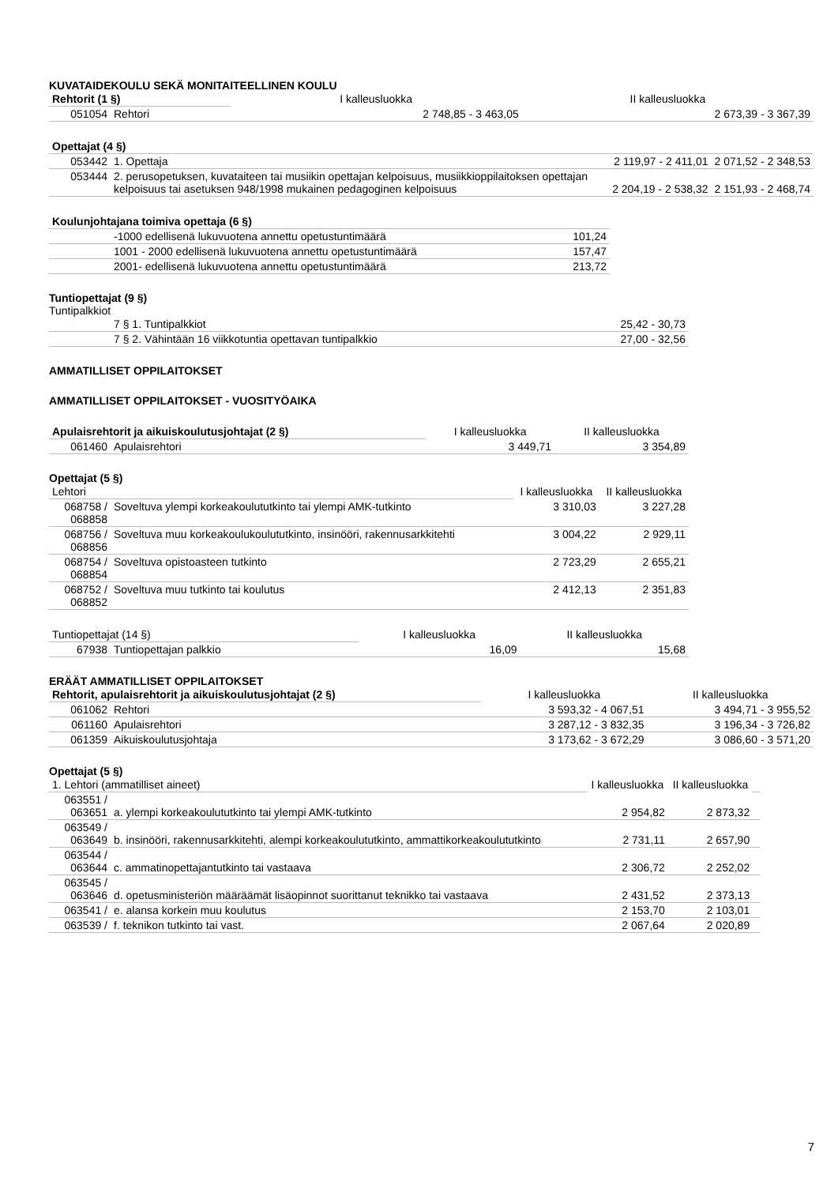KUVATAIDEKOULU SEKÄ MONITAITEELLINEN KOULU
| Rehtorit (1 §) | | I kalleusluokka | II kalleusluokka |
| 051054 | Rehtori | 2 748,85 - 3 463,05 | 2 673,39 - 3 367,39 |
| Opettajat (4 §) | | | |
| 053442 | 1. Opettaja | 2 119,97 - 2 411,01 | 2 071,52 - 2 348,53 |
| 053444 | 2. perusopetuksen, kuvataiteen tai musiikin opettajan kelpoisuus, musiikkioppilaitoksen opettajan kelpoisuus tai asetuksen 948/1998 mukainen pedagoginen kelpoisuus | 2 204,19 - 2 538,32 | 2 151,93 - 2 468,74 |
| Koulunjohtajana toimiva opettaja (6 §) | | |
| | -1000 edellisenä lukuvuotena annettu opetustuntimäärä | 101,24 |
| | 1001 - 2000 edellisenä lukuvuotena annettu opetustuntimäärä | 157,47 |
| | 2001- edellisenä lukuvuotena annettu opetustuntimäärä | 213,72 |
Tuntiopettajat (9 §)
Tuntipalkkiot
| | 7 § 1. Tuntipalkkiot | 25,42 - 30,73 |
| | 7 § 2. Vähintään 16 viikkotuntia opettavan tuntipalkkio | 27,00 - 32,56 |
AMMATILLISET OPPILAITOKSET
AMMATILLISET OPPILAITOKSET - VUOSITYÖAIKA
| Apulaisrehtorit ja aikuiskoulutusjohtajat (2 §) | | I kalleusluokka | II kalleusluokka |
| 061460 | Apulaisrehtori | 3 449,71 | 3 354,89 |
Opettajat (5 §)
| Lehtori | | I kalleusluokka | II kalleusluokka |
| 068758 / 068858 | Soveltuva ylempi korkeakoulututkinto tai ylempi AMK-tutkinto | 3 310,03 | 3 227,28 |
| 068756 / 068856 | Soveltuva muu korkeakoulukoulututkinto, insinööri, rakennusarkkitehti | 3 004,22 | 2 929,11 |
| 068754 / 068854 | Soveltuva opistoasteen tutkinto | 2 723,29 | 2 655,21 |
| 068752 / 068852 | Soveltuva muu tutkinto tai koulutus | 2 412,13 | 2 351,83 |
| Tuntiopettajat (14 §) | | I kalleusluokka | II kalleusluokka |
| 67938 | Tuntiopettajan palkkio | 16,09 | 15,68 |
ERÄÄT AMMATILLISET OPPILAITOKSET
| Rehtorit, apulaisrehtorit ja aikuiskoulutusjohtajat (2 §) | | I kalleusluokka | II kalleusluokka |
| 061062 | Rehtori | 3 593,32 - 4 067,51 | 3 494,71 - 3 955,52 |
| 061160 | Apulaisrehtori | 3 287,12 - 3 832,35 | 3 196,34 - 3 726,82 |
| 061359 | Aikuiskoulutusjohtaja | 3 173,62 - 3 672,29 | 3 086,60 - 3 571,20 |
Opettajat (5 §)
| 1. Lehtori (ammatilliset aineet) | | I kalleusluokka | II kalleusluokka | |
| 063551 / 063651 | a. ylempi korkeakoulututkinto tai ylempi AMK-tutkinto | 2 954,82 | 2 873,32 | |
| 063549 / 063649 | b. insinööri, rakennusarkkitehti, alempi korkeakoulututkinto, ammattikorkeakoulututkinto | 2 731,11 | 2 657,90 | |
| 063544 / 063644 | c. ammatinopettajantutkinto tai vastaava | 2 306,72 | 2 252,02 | |
| 063545 / 063646 | d. opetusministeriön määräämät lisäopinnot suorittanut teknikko tai vastaava | 2 431,52 | 2 373,13 | |
| 063541 / | e. alansa korkein muu koulutus | 2 153,70 | 2 103,01 | |
| 063539 / | f. teknikon tutkinto tai vast. | 2 067,64 | 2 020,89 | |
7